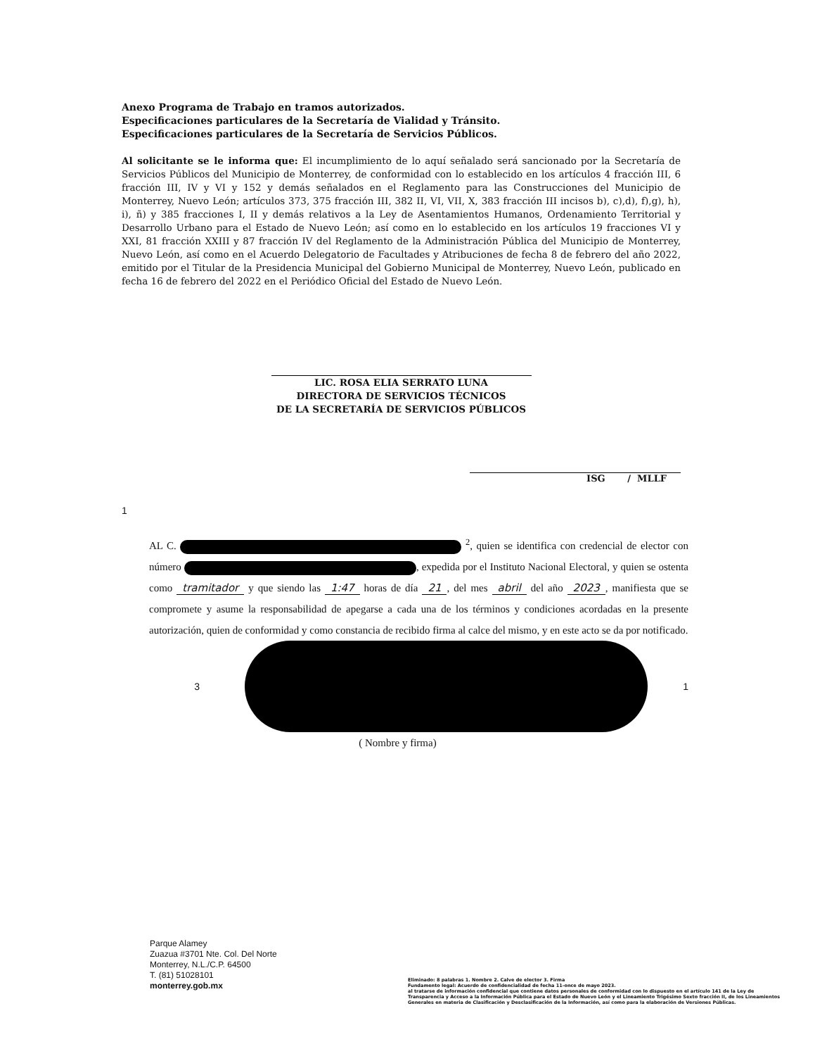Anexo Programa de Trabajo en tramos autorizados.
Especificaciones particulares de la Secretaría de Vialidad y Tránsito.
Especificaciones particulares de la Secretaría de Servicios Públicos.
Al solicitante se le informa que: El incumplimiento de lo aquí señalado será sancionado por la Secretaría de Servicios Públicos del Municipio de Monterrey, de conformidad con lo establecido en los artículos 4 fracción III, 6 fracción III, IV y VI y 152 y demás señalados en el Reglamento para las Construcciones del Municipio de Monterrey, Nuevo León; artículos 373, 375 fracción III, 382 II, VI, VII, X, 383 fracción III incisos b), c),d), f),g), h), i), ñ) y 385 fracciones I, II y demás relativos a la Ley de Asentamientos Humanos, Ordenamiento Territorial y Desarrollo Urbano para el Estado de Nuevo León; así como en lo establecido en los artículos 19 fracciones VI y XXI, 81 fracción XXIII y 87 fracción IV del Reglamento de la Administración Pública del Municipio de Monterrey, Nuevo León, así como en el Acuerdo Delegatorio de Facultades y Atribuciones de fecha 8 de febrero del año 2022, emitido por el Titular de la Presidencia Municipal del Gobierno Municipal de Monterrey, Nuevo León, publicado en fecha 16 de febrero del 2022 en el Periódico Oficial del Estado de Nuevo León.
LIC. ROSA ELIA SERRATO LUNA
DIRECTORA DE SERVICIOS TÉCNICOS
DE LA SECRETARÍA DE SERVICIOS PÚBLICOS
ISG / MLLF
1
AL C. <sup>2</sup>, quien se identifica con credencial de elector con número , expedida por el Instituto Nacional Electoral, y quien se ostenta como tramitador y que siendo las 1:47 horas de día 21, del mes abril del año 2023, manifiesta que se compromete y asume la responsabilidad de apegarse a cada una de los términos y condiciones acordadas en la presente autorización, quien de conformidad y como constancia de recibido firma al calce del mismo, y en este acto se da por notificado.
3 1
( Nombre y firma)
Parque Alamey
Zuazua #3701 Nte. Col. Del Norte
Monterrey, N.L./C.P. 64500
T. (81) 51028101
monterrey.gob.mx
Eliminado: 8 palabras 1. Nombre 2. Calve de elector 3. Firma
Fundamento legal: Acuerdo de confidencialidad de fecha 11-once de mayo 2023.
al tratarse de información confidencial que contiene datos personales de conformidad con lo dispuesto en el artículo 141 de la Ley de Transparencia y Acceso a la Información Pública para el Estado de Nuevo León y el Lineamiento Trigésimo Sexto fracción II, de los Lineamientos Generales en materia de Clasificación y Desclasificación de la Información, así como para la elaboración de Versiones Públicas.